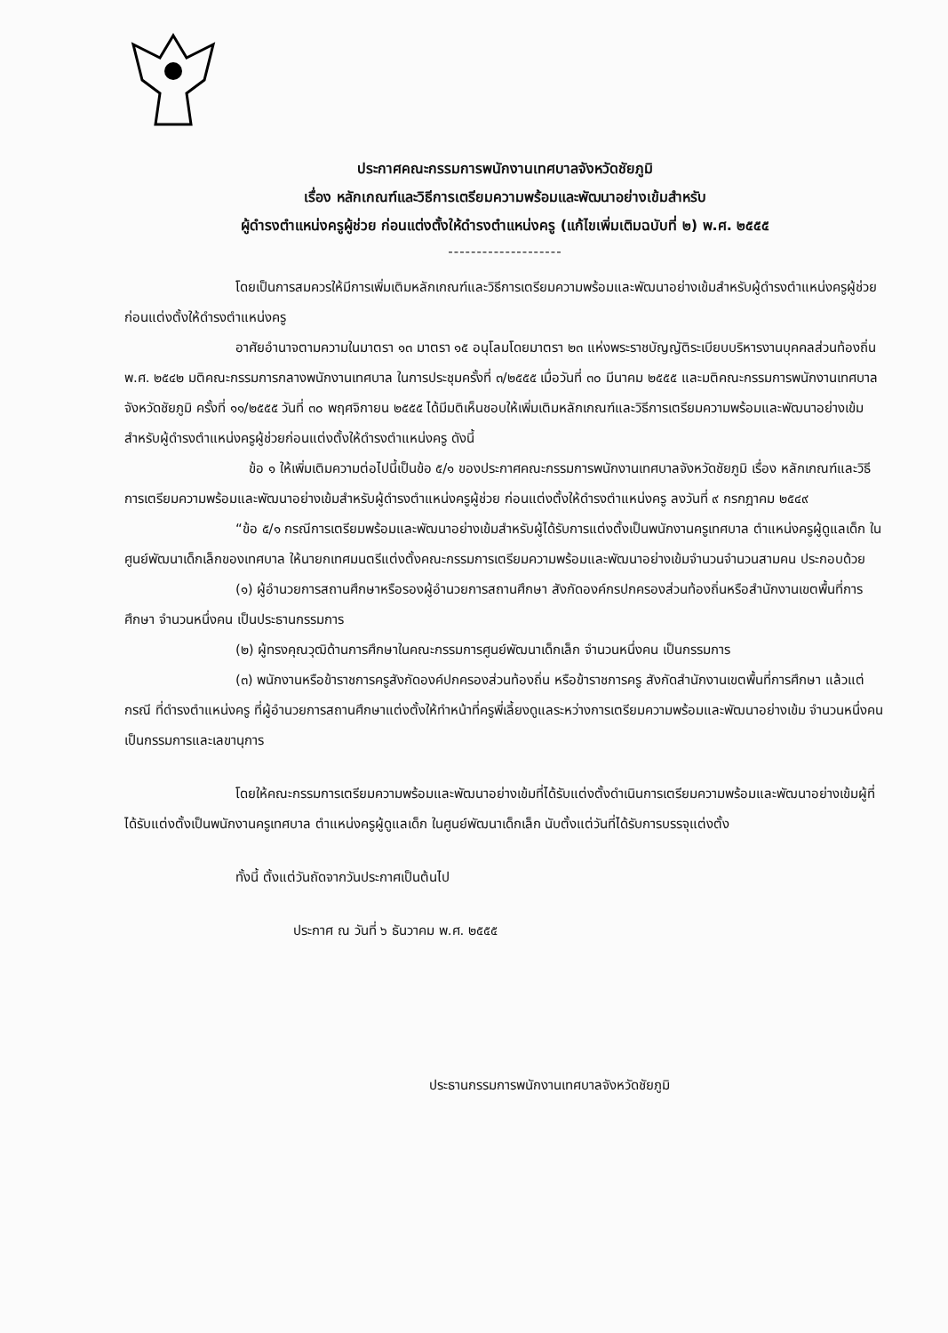ประกาศคณะกรรมการพนักงานเทศบาลจังหวัดชัยภูมิ
เรื่อง หลักเกณฑ์และวิธีการเตรียมความพร้อมและพัฒนาอย่างเข้มสำหรับ
ผู้ดำรงตำแหน่งครูผู้ช่วย ก่อนแต่งตั้งให้ดำรงตำแหน่งครู (แก้ไขเพิ่มเติมฉบับที่ ๒) พ.ศ. ๒๕๕๕
--------------------
โดยเป็นการสมควรให้มีการเพิ่มเติมหลักเกณฑ์และวิธีการเตรียมความพร้อมและพัฒนาอย่างเข้มสำหรับผู้ดำรงตำแหน่งครูผู้ช่วยก่อนแต่งตั้งให้ดำรงตำแหน่งครู
อาศัยอำนาจตามความในมาตรา ๑๓ มาตรา ๑๕ อนุโลมโดยมาตรา ๒๓ แห่งพระราชบัญญัติระเบียบบริหารงานบุคคลส่วนท้องถิ่น พ.ศ. ๒๕๔๒ มติคณะกรรมการกลางพนักงานเทศบาล ในการประชุมครั้งที่ ๓/๒๕๕๕ เมื่อวันที่ ๓๐ มีนาคม ๒๕๕๕ และมติคณะกรรมการพนักงานเทศบาลจังหวัดชัยภูมิ ครั้งที่ ๑๑/๒๕๕๕ วันที่ ๓๐ พฤศจิกายน ๒๕๕๕ ได้มีมติเห็นชอบให้เพิ่มเติมหลักเกณฑ์และวิธีการเตรียมความพร้อมและพัฒนาอย่างเข้มสำหรับผู้ดำรงตำแหน่งครูผู้ช่วยก่อนแต่งตั้งให้ดำรงตำแหน่งครู ดังนี้
ข้อ ๑ ให้เพิ่มเติมความต่อไปนี้เป็นข้อ ๕/๑ ของประกาศคณะกรรมการพนักงานเทศบาลจังหวัดชัยภูมิ เรื่อง หลักเกณฑ์และวิธีการเตรียมความพร้อมและพัฒนาอย่างเข้มสำหรับผู้ดำรงตำแหน่งครูผู้ช่วย ก่อนแต่งตั้งให้ดำรงตำแหน่งครู ลงวันที่ ๙ กรกฎาคม ๒๕๔๙
“ข้อ ๕/๑ กรณีการเตรียมพร้อมและพัฒนาอย่างเข้มสำหรับผู้ได้รับการแต่งตั้งเป็นพนักงานครูเทศบาล ตำแหน่งครูผู้ดูแลเด็ก ในศูนย์พัฒนาเด็กเล็กของเทศบาล ให้นายกเทศมนตรีแต่งตั้งคณะกรรมการเตรียมความพร้อมและพัฒนาอย่างเข้มจำนวนจำนวนสามคน ประกอบด้วย
(๑) ผู้อำนวยการสถานศึกษาหรือรองผู้อำนวยการสถานศึกษา สังกัดองค์กรปกครองส่วนท้องถิ่นหรือสำนักงานเขตพื้นที่การศึกษา จำนวนหนึ่งคน เป็นประธานกรรมการ
(๒) ผู้ทรงคุณวุฒิด้านการศึกษาในคณะกรรมการศูนย์พัฒนาเด็กเล็ก จำนวนหนึ่งคน เป็นกรรมการ
(๓) พนักงานหรือข้าราชการครูสังกัดองค์ปกครองส่วนท้องถิ่น หรือข้าราชการครู สังกัดสำนักงานเขตพื้นที่การศึกษา แล้วแต่กรณี ที่ดำรงตำแหน่งครู ที่ผู้อำนวยการสถานศึกษาแต่งตั้งให้ทำหน้าที่ครูพี่เลี้ยงดูแลระหว่างการเตรียมความพร้อมและพัฒนาอย่างเข้ม จำนวนหนึ่งคน เป็นกรรมการและเลขานุการ
โดยให้คณะกรรมการเตรียมความพร้อมและพัฒนาอย่างเข้มที่ได้รับแต่งตั้งดำเนินการเตรียมความพร้อมและพัฒนาอย่างเข้มผู้ที่ได้รับแต่งตั้งเป็นพนักงานครูเทศบาล ตำแหน่งครูผู้ดูแลเด็ก ในศูนย์พัฒนาเด็กเล็ก นับตั้งแต่วันที่ได้รับการบรรจุแต่งตั้ง
ทั้งนี้ ตั้งแต่วันถัดจากวันประกาศเป็นต้นไป
ประกาศ ณ วันที่ ๖ ธันวาคม พ.ศ. ๒๕๕๕
ประธานกรรมการพนักงานเทศบาลจังหวัดชัยภูมิ